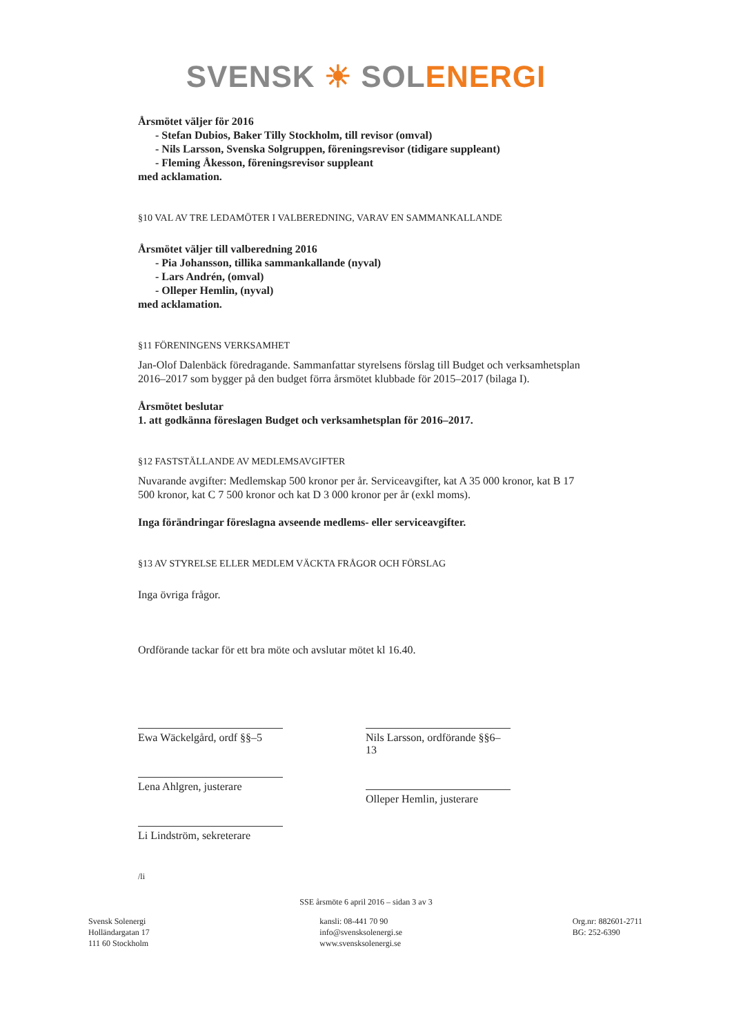SVENSK ☀ SOL ENERGI
Årsmötet väljer för 2016
- Stefan Dubios, Baker Tilly Stockholm, till revisor (omval)
- Nils Larsson, Svenska Solgruppen, föreningsrevisor (tidigare suppleant)
- Fleming Åkesson, föreningsrevisor suppleant
med acklamation.
§10 VAL AV TRE LEDAMÖTER I VALBEREDNING, VARAV EN SAMMANKALLANDE
Årsmötet väljer till valberedning 2016
- Pia Johansson, tillika sammankallande (nyval)
- Lars Andrén, (omval)
- Olleper Hemlin, (nyval)
med acklamation.
§11 FÖRENINGENS VERKSAMHET
Jan-Olof Dalenbäck föredragande. Sammanfattar styrelsens förslag till Budget och verksamhetsplan 2016–2017 som bygger på den budget förra årsmötet klubbade för 2015–2017 (bilaga I).
Årsmötet beslutar
1. att godkänna föreslagen Budget och verksamhetsplan för 2016–2017.
§12 FASTSTÄLLANDE AV MEDLEMSAVGIFTER
Nuvarande avgifter: Medlemskap 500 kronor per år. Serviceavgifter, kat A 35 000 kronor, kat B 17 500 kronor, kat C 7 500 kronor och kat D 3 000 kronor per år (exkl moms).
Inga förändringar föreslagna avseende medlems- eller serviceavgifter.
§13 AV STYRELSE ELLER MEDLEM VÄCKTA FRÅGOR OCH FÖRSLAG
Inga övriga frågor.
Ordförande tackar för ett bra möte och avslutar mötet kl 16.40.
Ewa Wäckelgård, ordf §§–5
Lena Ahlgren, justerare
Li Lindström, sekreterare
Nils Larsson, ordförande §§6–13
Olleper Hemlin, justerare
/li
SSE årsmöte 6 april 2016 – sidan 3 av 3
Svensk Solenergi
Holländargatan 17
111 60 Stockholm
kansli: 08-441 70 90
info@svensksolenergi.se
www.svensksolenergi.se
Org.nr: 882601-2711
BG: 252-6390